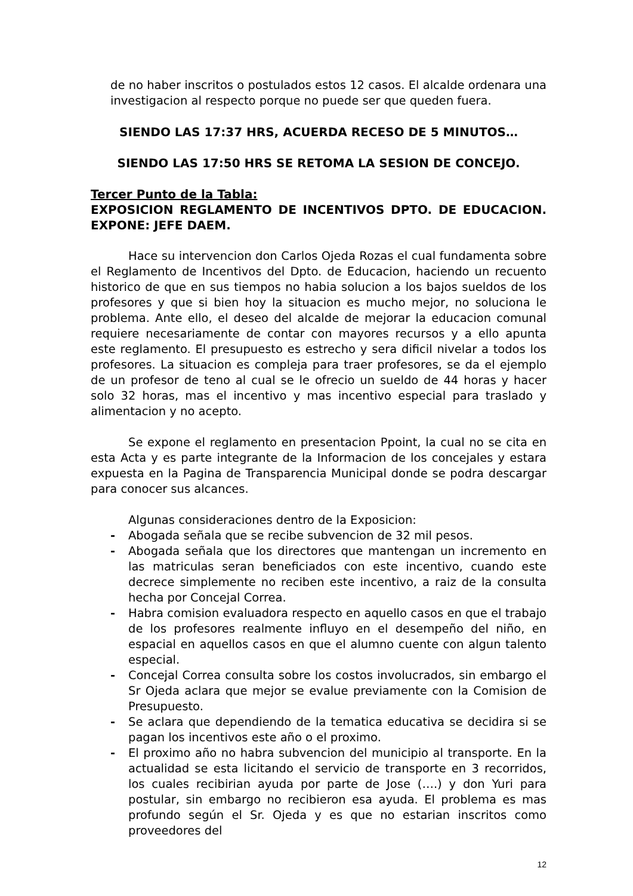de no haber inscritos o postulados estos 12 casos. El alcalde ordenara una investigacion al respecto porque no puede ser que queden fuera.
SIENDO LAS 17:37 HRS, ACUERDA RECESO DE 5 MINUTOS…
SIENDO LAS 17:50 HRS SE RETOMA LA SESION DE CONCEJO.
Tercer Punto de la Tabla:
EXPOSICION REGLAMENTO DE INCENTIVOS DPTO. DE EDUCACION. EXPONE: JEFE DAEM.
Hace su intervencion don Carlos Ojeda Rozas el cual fundamenta sobre el Reglamento de Incentivos del Dpto. de Educacion, haciendo un recuento historico de que en sus tiempos no habia solucion a los bajos sueldos de los profesores y que si bien hoy la situacion es mucho mejor, no soluciona le problema. Ante ello, el deseo del alcalde de mejorar la educacion comunal requiere necesariamente de contar con mayores recursos y a ello apunta este reglamento. El presupuesto es estrecho y sera dificil nivelar a todos los profesores. La situacion es compleja para traer profesores, se da el ejemplo de un profesor de teno al cual se le ofrecio un sueldo de 44 horas y hacer solo 32 horas, mas el incentivo y mas incentivo especial para traslado y alimentacion y no acepto.
Se expone el reglamento en presentacion Ppoint, la cual no se cita en esta Acta y es parte integrante de la Informacion de los concejales y estara expuesta en la Pagina de Transparencia Municipal donde se podra descargar para conocer sus alcances.
Algunas consideraciones dentro de la Exposicion:
- Abogada señala que se recibe subvencion de 32 mil pesos.
- Abogada señala que los directores que mantengan un incremento en las matriculas seran beneficiados con este incentivo, cuando este decrece simplemente no reciben este incentivo, a raiz de la consulta hecha por Concejal Correa.
- Habra comision evaluadora respecto en aquello casos en que el trabajo de los profesores realmente influyo en el desempeño del niño, en espacial en aquellos casos en que el alumno cuente con algun talento especial.
- Concejal Correa consulta sobre los costos involucrados, sin embargo el Sr Ojeda aclara que mejor se evalue previamente con la Comision de Presupuesto.
- Se aclara que dependiendo de la tematica educativa se decidira si se pagan los incentivos este año o el proximo.
- El proximo año no habra subvencion del municipio al transporte. En la actualidad se esta licitando el servicio de transporte en 3 recorridos, los cuales recibirian ayuda por parte de Jose (….) y don Yuri para postular, sin embargo no recibieron esa ayuda. El problema es mas profundo según el Sr. Ojeda y es que no estarian inscritos como proveedores del
12